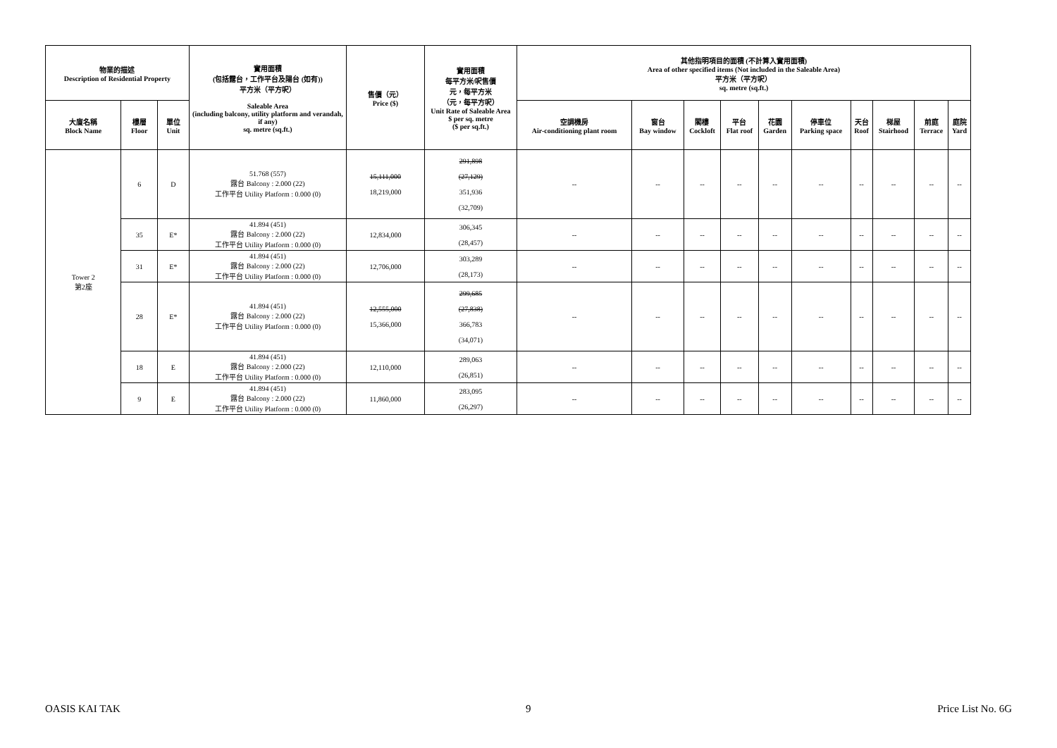| 物業的描述 Description of Residential Property | | | 實用面積 (包括露台，工作平台及陽台 (如有)) 平方米（平方呎） Saleable Area (including balcony, utility platform and verandah, if any) sq. metre (sq.ft.) | 售價（元） Price ($) | 實用面積 每平方米/呎售價 元，每平方米 （元，每平方呎） Unit Rate of Saleable Area $ per sq. metre ($ per sq.ft.) | 其他指明項目的面積 (不計算入實用面積) Area of other specified items (Not included in the Saleable Area) 平方米（平方呎） sq. metre (sq.ft.) | | | | | | | | | |
| --- | --- | --- | --- | --- | --- | --- | --- | --- | --- | --- | --- | --- | --- | --- | --- |
| 大廈名稱 Block Name | 樓層 Floor | 單位 Unit | | | | 空調機房 Air-conditioning plant room | 窗台 Bay window | 閣樓 Cockloft | 平台 Flat roof | 花園 Garden | 停車位 Parking space | 天台 Roof | 梯屋 Stairhood | 前庭 Terrace | 庭院 Yard |
| Tower 2 第2座 | 6 | D | 51.768 (557) 露台 Balcony : 2.000 (22) 工作平台 Utility Platform : 0.000 (0) | 15,111,000 18,219,000 | 291,898 (27,129) 351,936 (32,709) | -- | -- | -- | -- | -- | -- | -- | -- | -- | -- |
| | 35 | E* | 41.894 (451) 露台 Balcony : 2.000 (22) 工作平台 Utility Platform : 0.000 (0) | 12,834,000 | 306,345 (28,457) | -- | -- | -- | -- | -- | -- | -- | -- | -- | -- |
| | 31 | E* | 41.894 (451) 露台 Balcony : 2.000 (22) 工作平台 Utility Platform : 0.000 (0) | 12,706,000 | 303,289 (28,173) | -- | -- | -- | -- | -- | -- | -- | -- | -- | -- |
| | 28 | E* | 41.894 (451) 露台 Balcony : 2.000 (22) 工作平台 Utility Platform : 0.000 (0) | 12,555,000 15,366,000 | 299,685 (27,838) 366,783 (34,071) | -- | -- | -- | -- | -- | -- | -- | -- | -- | -- |
| | 18 | E | 41.894 (451) 露台 Balcony : 2.000 (22) 工作平台 Utility Platform : 0.000 (0) | 12,110,000 | 289,063 (26,851) | -- | -- | -- | -- | -- | -- | -- | -- | -- | -- |
| | 9 | E | 41.894 (451) 露台 Balcony : 2.000 (22) 工作平台 Utility Platform : 0.000 (0) | 11,860,000 | 283,095 (26,297) | -- | -- | -- | -- | -- | -- | -- | -- | -- | -- |
OASIS KAI TAK 9 Price List No. 6G